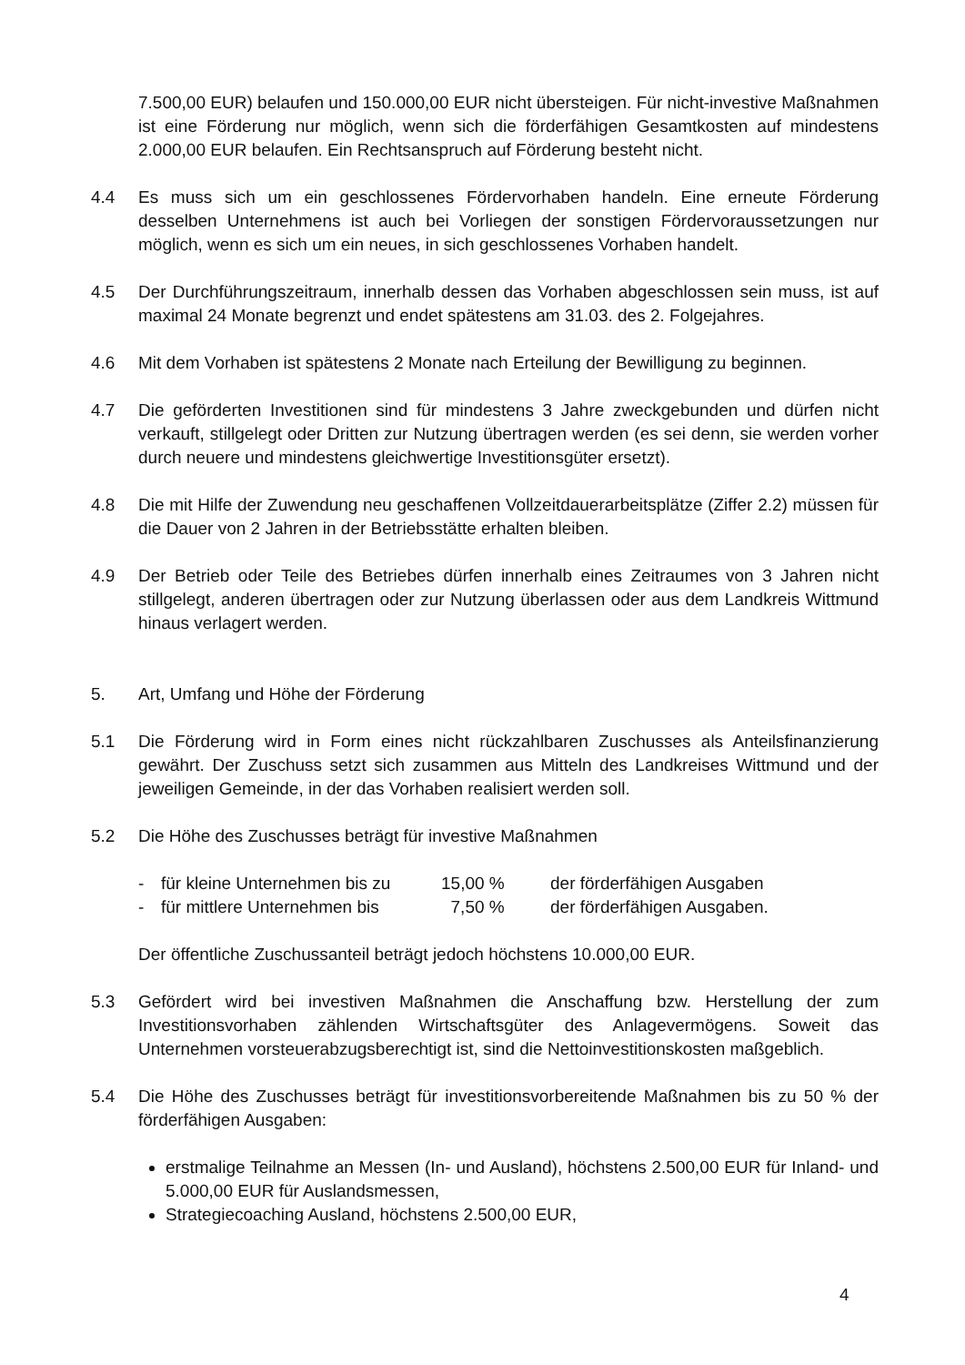7.500,00 EUR) belaufen und 150.000,00 EUR nicht übersteigen. Für nicht-investive Maßnahmen ist eine Förderung nur möglich, wenn sich die förderfähigen Gesamtkosten auf mindestens 2.000,00 EUR belaufen. Ein Rechtsanspruch auf Förderung besteht nicht.
4.4 Es muss sich um ein geschlossenes Fördervorhaben handeln. Eine erneute Förderung desselben Unternehmens ist auch bei Vorliegen der sonstigen Fördervoraussetzungen nur möglich, wenn es sich um ein neues, in sich geschlossenes Vorhaben handelt.
4.5 Der Durchführungszeitraum, innerhalb dessen das Vorhaben abgeschlossen sein muss, ist auf maximal 24 Monate begrenzt und endet spätestens am 31.03. des 2. Folgejahres.
4.6 Mit dem Vorhaben ist spätestens 2 Monate nach Erteilung der Bewilligung zu beginnen.
4.7 Die geförderten Investitionen sind für mindestens 3 Jahre zweckgebunden und dürfen nicht verkauft, stillgelegt oder Dritten zur Nutzung übertragen werden (es sei denn, sie werden vorher durch neuere und mindestens gleichwertige Investitionsgüter ersetzt).
4.8 Die mit Hilfe der Zuwendung neu geschaffenen Vollzeitdauerarbeitsplätze (Ziffer 2.2) müssen für die Dauer von 2 Jahren in der Betriebsstätte erhalten bleiben.
4.9 Der Betrieb oder Teile des Betriebes dürfen innerhalb eines Zeitraumes von 3 Jahren nicht stillgelegt, anderen übertragen oder zur Nutzung überlassen oder aus dem Landkreis Wittmund hinaus verlagert werden.
5. Art, Umfang und Höhe der Förderung
5.1 Die Förderung wird in Form eines nicht rückzahlbaren Zuschusses als Anteilsfinanzierung gewährt. Der Zuschuss setzt sich zusammen aus Mitteln des Landkreises Wittmund und der jeweiligen Gemeinde, in der das Vorhaben realisiert werden soll.
5.2 Die Höhe des Zuschusses beträgt für investive Maßnahmen
- für kleine Unternehmen bis zu 15,00 % der förderfähigen Ausgaben
- für mittlere Unternehmen bis 7,50 % der förderfähigen Ausgaben.
Der öffentliche Zuschussanteil beträgt jedoch höchstens 10.000,00 EUR.
5.3 Gefördert wird bei investiven Maßnahmen die Anschaffung bzw. Herstellung der zum Investitionsvorhaben zählenden Wirtschaftsgüter des Anlagevermögens. Soweit das Unternehmen vorsteuerabzugsberechtigt ist, sind die Nettoinvestitionskosten maßgeblich.
5.4 Die Höhe des Zuschusses beträgt für investitionsvorbereitende Maßnahmen bis zu 50 % der förderfähigen Ausgaben:
erstmalige Teilnahme an Messen (In- und Ausland), höchstens 2.500,00 EUR für Inland- und 5.000,00 EUR für Auslandsmessen,
Strategiecoaching Ausland, höchstens 2.500,00 EUR,
4